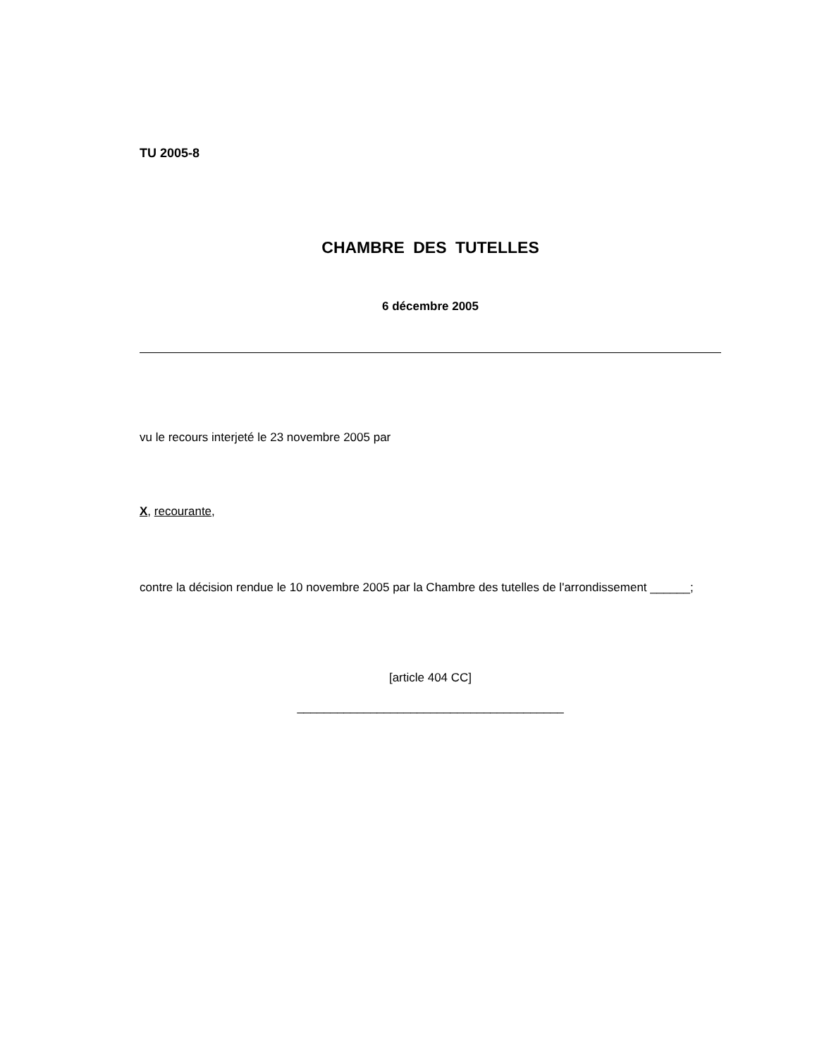TU 2005-8
CHAMBRE DES TUTELLES
6 décembre 2005
vu le recours interjeté le 23 novembre 2005 par
X, recourante,
contre la décision rendue le 10 novembre 2005 par la Chambre des tutelles de l'arrondissement ______;
[article 404 CC]
________________________________________